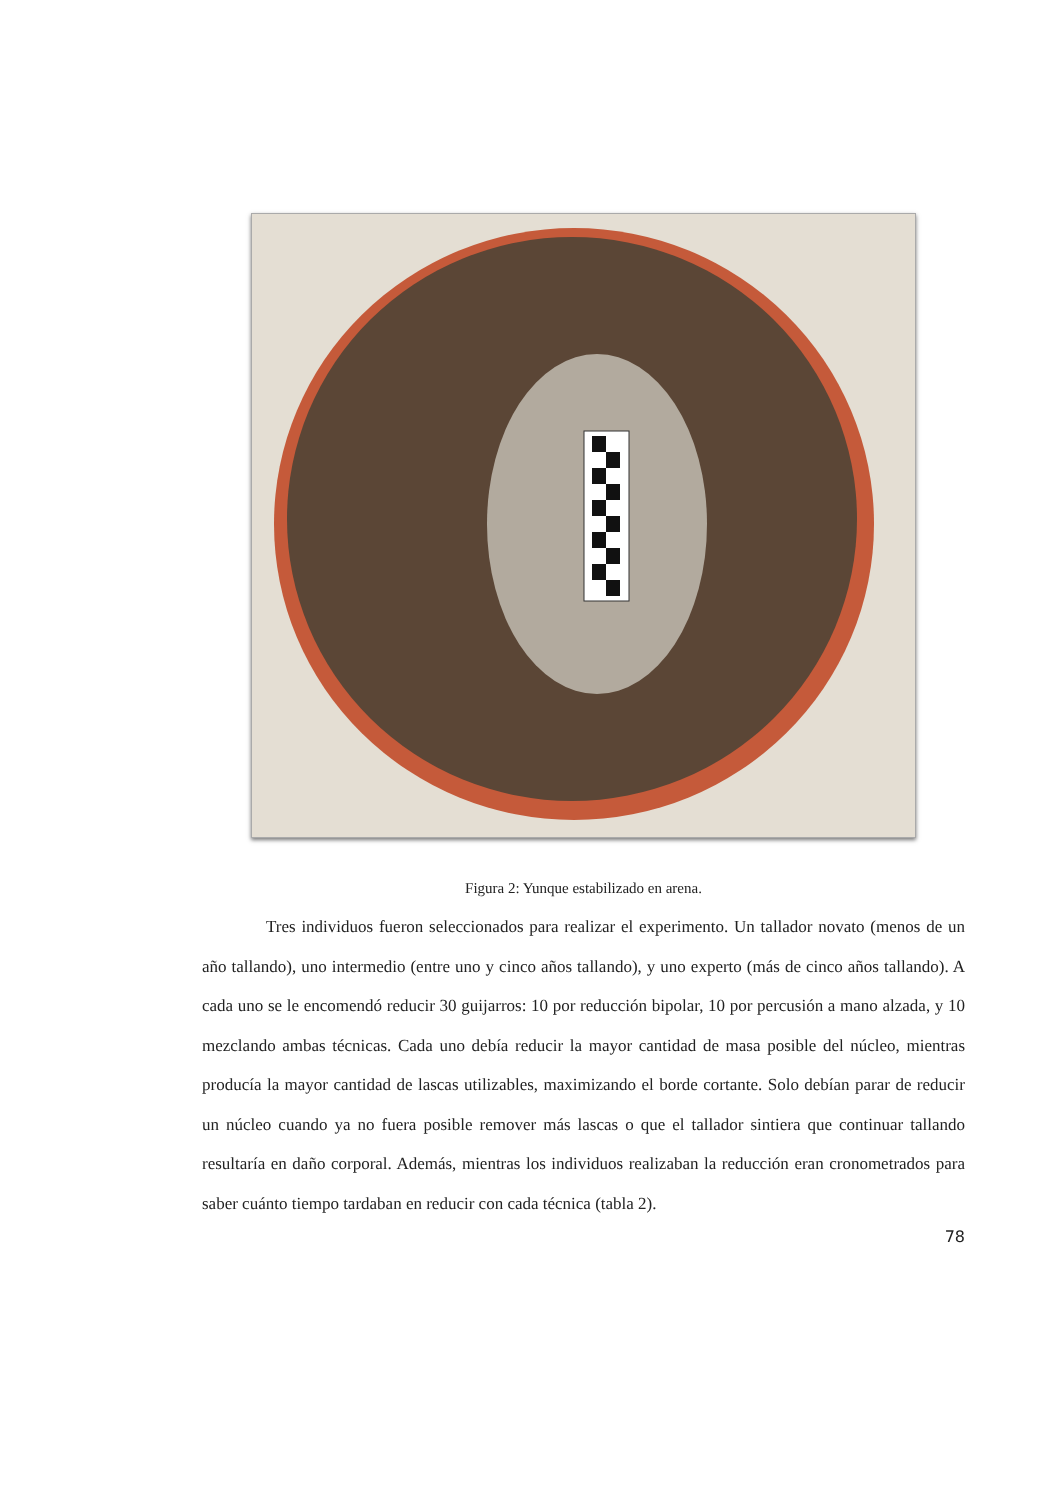Figura 2: Yunque estabilizado en arena.
Tres individuos fueron seleccionados para realizar el experimento. Un tallador novato (menos de un año tallando), uno intermedio (entre uno y cinco años tallando), y uno experto (más de cinco años tallando). A cada uno se le encomendó reducir 30 guijarros: 10 por reducción bipolar, 10 por percusión a mano alzada, y 10 mezclando ambas técnicas. Cada uno debía reducir la mayor cantidad de masa posible del núcleo, mientras producía la mayor cantidad de lascas utilizables, maximizando el borde cortante. Solo debían parar de reducir un núcleo cuando ya no fuera posible remover más lascas o que el tallador sintiera que continuar tallando resultaría en daño corporal. Además, mientras los individuos realizaban la reducción eran cronometrados para saber cuánto tiempo tardaban en reducir con cada técnica (tabla 2).
78